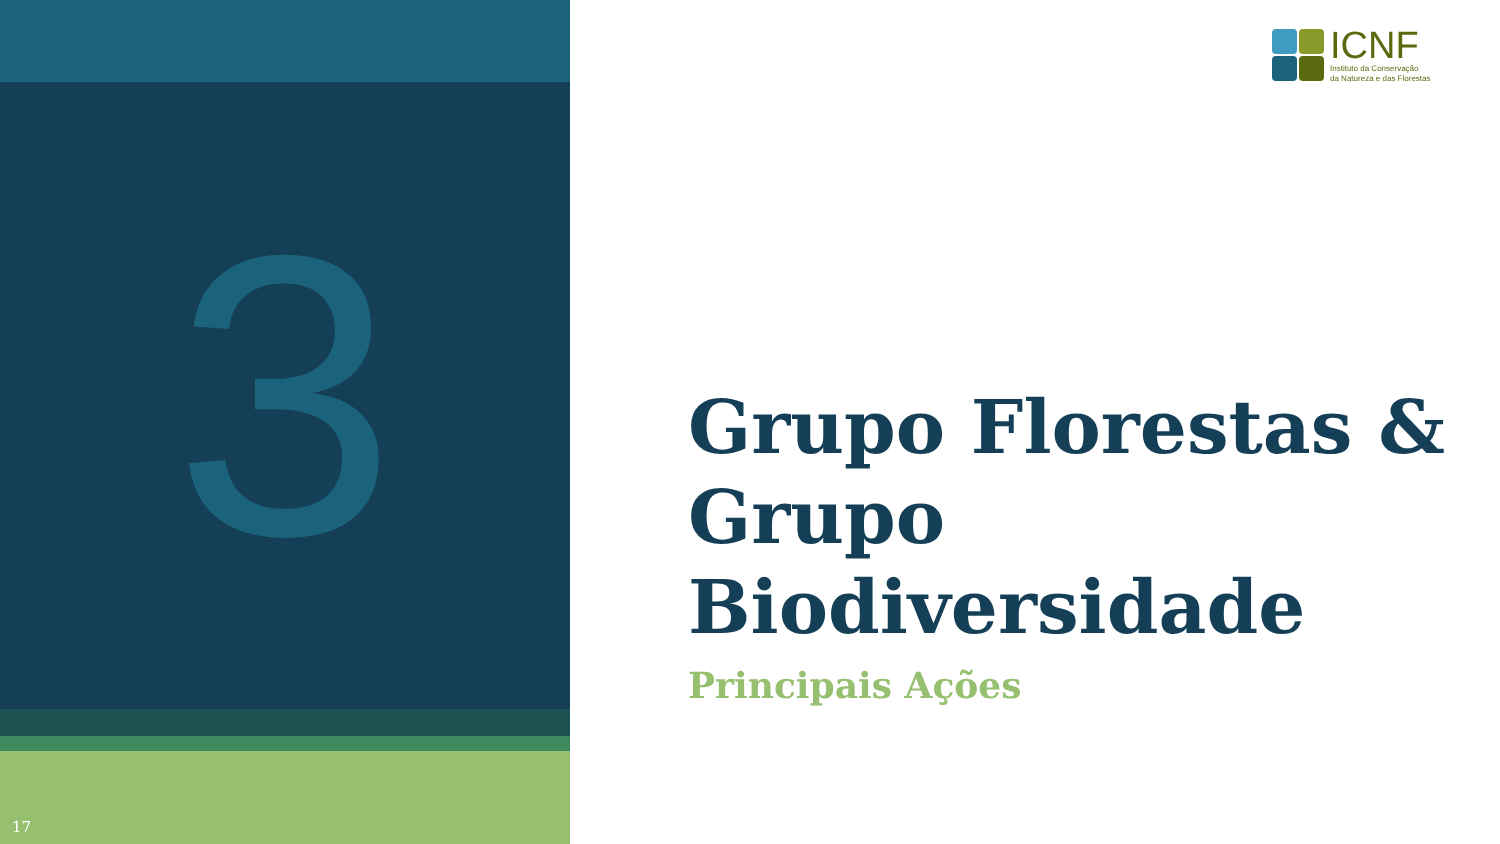3
17
ICNF
Instituto da Conservação
da Natureza e das Florestas
Grupo Florestas &
Grupo
Biodiversidade
Principais Ações